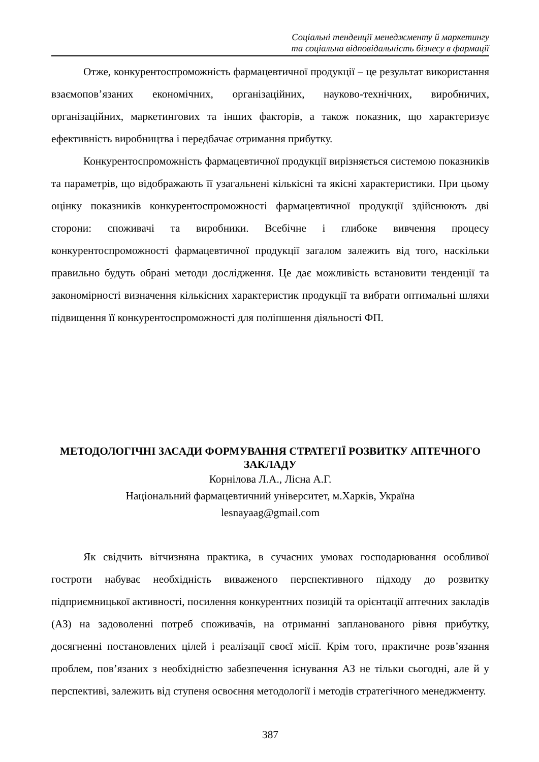Соціальні тенденції менеджменту й маркетингу
та соціальна відповідальність бізнесу в фармації
Отже, конкурентоспроможність фармацевтичної продукції – це результат використання взаємопов’язаних економічних, організаційних, науково-технічних, виробничих, організаційних, маркетингових та інших факторів, а також показник, що характеризує ефективність виробництва і передбачає отримання прибутку.
Конкурентоспроможність фармацевтичної продукції вирізняється системою показників та параметрів, що відображають її узагальнені кількісні та якісні характеристики. При цьому оцінку показників конкурентоспроможності фармацевтичної продукції здійснюють дві сторони: споживачі та виробники. Всебічне і глибоке вивчення процесу конкурентоспроможності фармацевтичної продукції загалом залежить від того, наскільки правильно будуть обрані методи дослідження. Це дає можливість встановити тенденції та закономірності визначення кількісних характеристик продукції та вибрати оптимальні шляхи підвищення її конкурентоспроможності для поліпшення діяльності ФП.
МЕТОДОЛОГІЧНІ ЗАСАДИ ФОРМУВАННЯ СТРАТЕГІЇ РОЗВИТКУ АПТЕЧНОГО ЗАКЛАДУ
Корнілова Л.А., Лісна А.Г.
Національний фармацевтичний університет, м.Харків, Україна
lesnayaag@gmail.com
Як свідчить вітчизняна практика, в сучасних умовах господарювання особливої гостроти набуває необхідність виваженого перспективного підходу до розвитку підприємницької активності, посилення конкурентних позицій та орієнтації аптечних закладів (АЗ) на задоволенні потреб споживачів, на отриманні запланованого рівня прибутку, досягненні постановлених цілей і реалізації своєї місії. Крім того, практичне розв’язання проблем, пов’язаних з необхідністю забезпечення існування АЗ не тільки сьогодні, але й у перспективі, залежить від ступеня освоєння методології і методів стратегічного менеджменту.
387